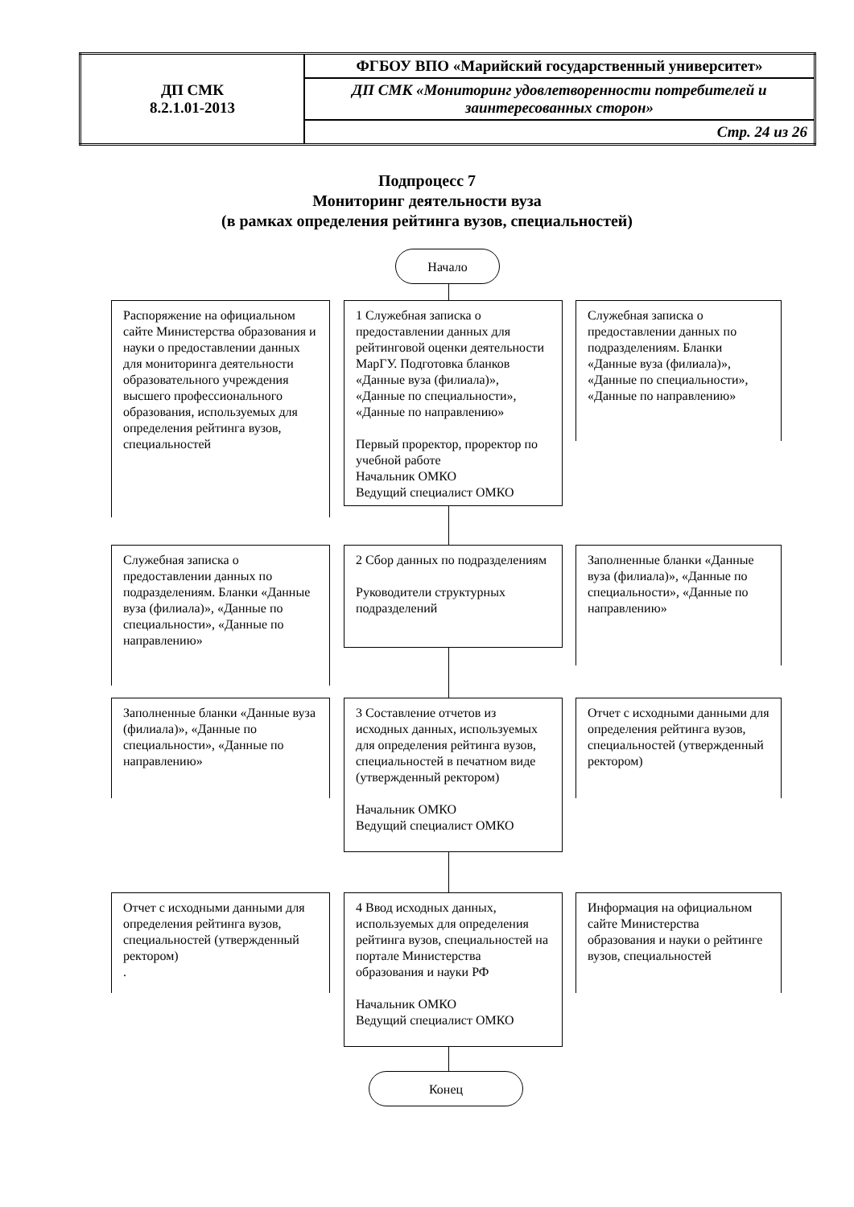| ДП СМК 8.2.1.01-2013 | ФГБОУ ВПО «Марийский государственный университет» |
| | ДП СМК «Мониторинг удовлетворенности потребителей и заинтересованных сторон» |
| | Стр. 24 из 26 |
Подпроцесс 7
Мониторинг деятельности вуза
(в рамках определения рейтинга вузов, специальностей)
Начало
Распоряжение на официальном сайте Министерства образования и науки о предоставлении данных для мониторинга деятельности образовательного учреждения высшего профессионального образования, используемых для определения рейтинга вузов, специальностей
1 Служебная записка о предоставлении данных для рейтинговой оценки деятельности МарГУ. Подготовка бланков «Данные вуза (филиала)», «Данные по специальности», «Данные по направлению»
Первый проректор, проректор по учебной работе
Начальник ОМКО
Ведущий специалист ОМКО
Служебная записка о предоставлении данных по подразделениям. Бланки «Данные вуза (филиала)», «Данные по специальности», «Данные по направлению»
Служебная записка о предоставлении данных по подразделениям. Бланки «Данные вуза (филиала)», «Данные по специальности», «Данные по направлению»
2 Сбор данных по подразделениям
Руководители структурных подразделений
Заполненные бланки «Данные вуза (филиала)», «Данные по специальности», «Данные по направлению»
Заполненные бланки «Данные вуза (филиала)», «Данные по специальности», «Данные по направлению»
3 Составление отчетов из исходных данных, используемых для определения рейтинга вузов, специальностей в печатном виде (утвержденный ректором)
Начальник ОМКО
Ведущий специалист ОМКО
Отчет с исходными данными для определения рейтинга вузов, специальностей (утвержденный ректором)
Отчет с исходными данными для определения рейтинга вузов, специальностей (утвержденный ректором)
.
4 Ввод исходных данных, используемых для определения рейтинга вузов, специальностей на портале Министерства образования и науки РФ
Начальник ОМКО
Ведущий специалист ОМКО
Информация на официальном сайте Министерства образования и науки о рейтинге вузов, специальностей
Конец